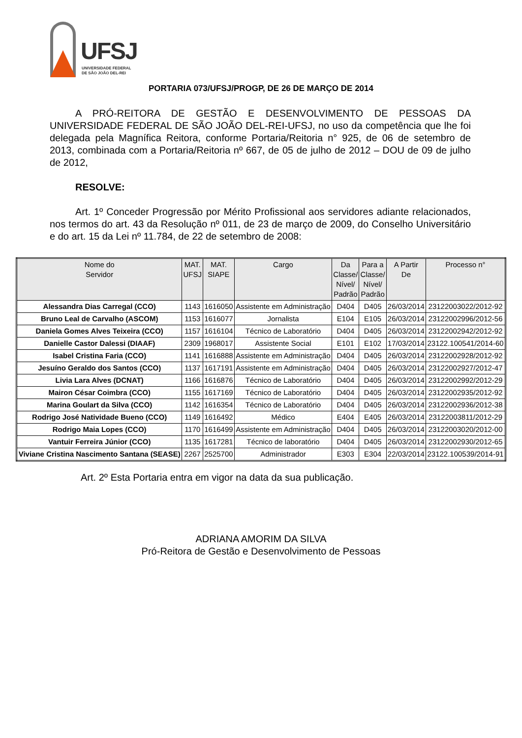UFSJ
UNIVERSIDADE FEDERAL
DE SÃO JOÃO DEL-REI
PORTARIA 073/UFSJ/PROGP, DE 26 DE MARÇO DE 2014
A PRÓ-REITORA DE GESTÃO E DESENVOLVIMENTO DE PESSOAS DA UNIVERSIDADE FEDERAL DE SÃO JOÃO DEL-REI-UFSJ, no uso da competência que lhe foi delegada pela Magnífica Reitora, conforme Portaria/Reitoria n° 925, de 06 de setembro de 2013, combinada com a Portaria/Reitoria nº 667, de 05 de julho de 2012 – DOU de 09 de julho de 2012,
RESOLVE:
Art. 1º Conceder Progressão por Mérito Profissional aos servidores adiante relacionados, nos termos do art. 43 da Resolução nº 011, de 23 de março de 2009, do Conselho Universitário e do art. 15 da Lei nº 11.784, de 22 de setembro de 2008:
| Nome do Servidor | MAT. UFSJ | MAT. SIAPE | Cargo | Da Classe/ Nível/ Padrão | Para a Classe/ Nível/ Padrão | A Partir De | Processo n° |
| --- | --- | --- | --- | --- | --- | --- | --- |
| Alessandra Dias Carregal (CCO) | 1143 | 1616050 | Assistente em Administração | D404 | D405 | 26/03/2014 | 23122003022/2012-92 |
| Bruno Leal de Carvalho (ASCOM) | 1153 | 1616077 | Jornalista | E104 | E105 | 26/03/2014 | 23122002996/2012-56 |
| Daniela Gomes Alves Teixeira (CCO) | 1157 | 1616104 | Técnico de Laboratório | D404 | D405 | 26/03/2014 | 23122002942/2012-92 |
| Danielle Castor Dalessi (DIAAF) | 2309 | 1968017 | Assistente Social | E101 | E102 | 17/03/2014 | 23122.100541/2014-60 |
| Isabel Cristina Faria (CCO) | 1141 | 1616888 | Assistente em Administração | D404 | D405 | 26/03/2014 | 23122002928/2012-92 |
| Jesuíno Geraldo dos Santos (CCO) | 1137 | 1617191 | Assistente em Administração | D404 | D405 | 26/03/2014 | 23122002927/2012-47 |
| Livia Lara Alves (DCNAT) | 1166 | 1616876 | Técnico de Laboratório | D404 | D405 | 26/03/2014 | 23122002992/2012-29 |
| Mairon César Coimbra (CCO) | 1155 | 1617169 | Técnico de Laboratório | D404 | D405 | 26/03/2014 | 23122002935/2012-92 |
| Marina Goulart da Silva (CCO) | 1142 | 1616354 | Técnico de Laboratório | D404 | D405 | 26/03/2014 | 23122002936/2012-38 |
| Rodrigo José Natividade Bueno (CCO) | 1149 | 1616492 | Médico | E404 | E405 | 26/03/2014 | 23122003811/2012-29 |
| Rodrigo Maia Lopes (CCO) | 1170 | 1616499 | Assistente em Administração | D404 | D405 | 26/03/2014 | 23122003020/2012-00 |
| Vantuir Ferreira Júnior (CCO) | 1135 | 1617281 | Técnico de laboratório | D404 | D405 | 26/03/2014 | 23122002930/2012-65 |
| Viviane Cristina Nascimento Santana (SEASE) | 2267 | 2525700 | Administrador | E303 | E304 | 22/03/2014 | 23122.100539/2014-91 |
Art. 2º Esta Portaria entra em vigor na data da sua publicação.
ADRIANA AMORIM DA SILVA
Pró-Reitora de Gestão e Desenvolvimento de Pessoas